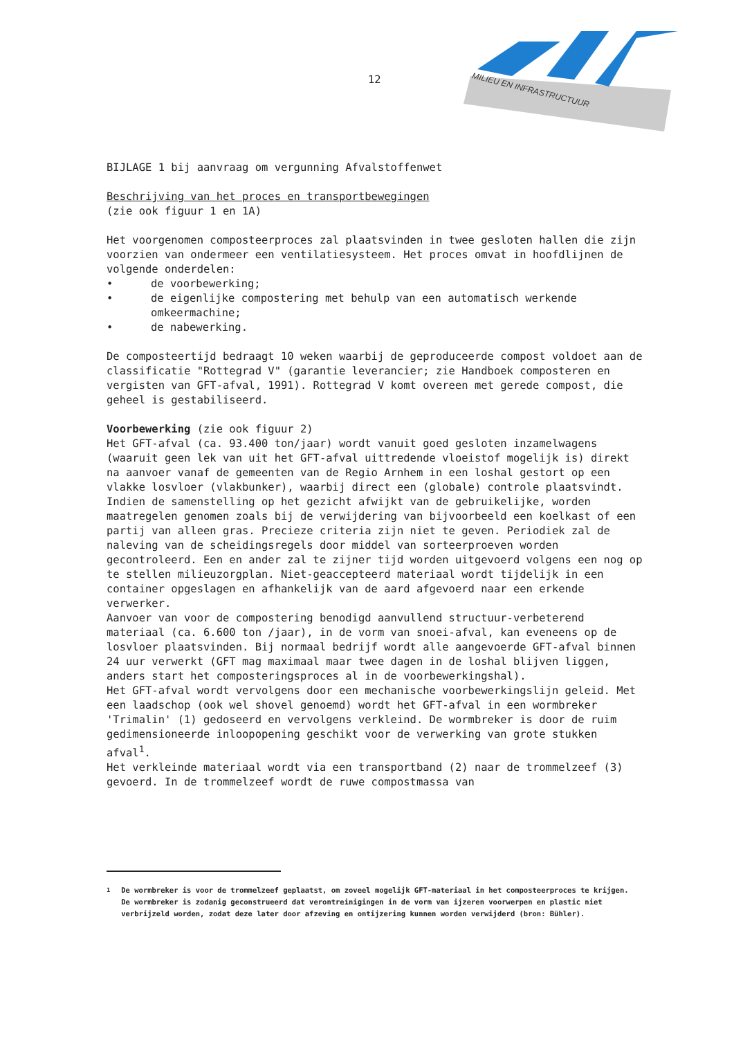12
MILIEU EN INFRASTRUCTUUR
BIJLAGE 1 bij aanvraag om vergunning Afvalstoffenwet
Beschrijving van het proces en transportbewegingen
(zie ook figuur 1 en 1A)
Het voorgenomen composteerproces zal plaatsvinden in twee gesloten hallen die zijn voorzien van ondermeer een ventilatiesysteem. Het proces omvat in hoofdlijnen de volgende onderdelen:
• de voorbewerking;
• de eigenlijke compostering met behulp van een automatisch werkende omkeermachine;
• de nabewerking.
De composteertijd bedraagt 10 weken waarbij de geproduceerde compost voldoet aan de classificatie "Rottegrad V" (garantie leverancier; zie Handboek composteren en vergisten van GFT-afval, 1991). Rottegrad V komt overeen met gerede compost, die geheel is gestabiliseerd.
Voorbewerking (zie ook figuur 2)
Het GFT-afval (ca. 93.400 ton/jaar) wordt vanuit goed gesloten inzamelwagens (waaruit geen lek van uit het GFT-afval uittredende vloeistof mogelijk is) direkt na aanvoer vanaf de gemeenten van de Regio Arnhem in een loshal gestort op een vlakke losvloer (vlakbunker), waarbij direct een (globale) controle plaatsvindt. Indien de samenstelling op het gezicht afwijkt van de gebruikelijke, worden maatregelen genomen zoals bij de verwijdering van bijvoorbeeld een koelkast of een partij van alleen gras. Precieze criteria zijn niet te geven. Periodiek zal de naleving van de scheidingsregels door middel van sorteerproeven worden gecontroleerd. Een en ander zal te zijner tijd worden uitgevoerd volgens een nog op te stellen milieuzorgplan. Niet-geaccepteerd materiaal wordt tijdelijk in een container opgeslagen en afhankelijk van de aard afgevoerd naar een erkende verwerker.
Aanvoer van voor de compostering benodigd aanvullend structuur-verbeterend materiaal (ca. 6.600 ton /jaar), in de vorm van snoei-afval, kan eveneens op de losvloer plaatsvinden. Bij normaal bedrijf wordt alle aangevoerde GFT-afval binnen 24 uur verwerkt (GFT mag maximaal maar twee dagen in de loshal blijven liggen, anders start het composteringsproces al in de voorbewerkingshal).
Het GFT-afval wordt vervolgens door een mechanische voorbewerkingslijn geleid. Met een laadschop (ook wel shovel genoemd) wordt het GFT-afval in een wormbreker 'Trimalin' (1) gedoseerd en vervolgens verkleind. De wormbreker is door de ruim gedimensioneerde inloopopening geschikt voor de verwerking van grote stukken afval<sup>1</sup>.
Het verkleinde materiaal wordt via een transportband (2) naar de trommelzeef (3) gevoerd. In de trommelzeef wordt de ruwe compostmassa van
<sup>1</sup> De wormbreker is voor de trommelzeef geplaatst, om zoveel mogelijk GFT-materiaal in het composteerproces te krijgen. De wormbreker is zodanig geconstrueerd dat verontreinigingen in de vorm van ijzeren voorwerpen en plastic niet verbrijzeld worden, zodat deze later door afzeving en ontijzering kunnen worden verwijderd (bron: Bühler).